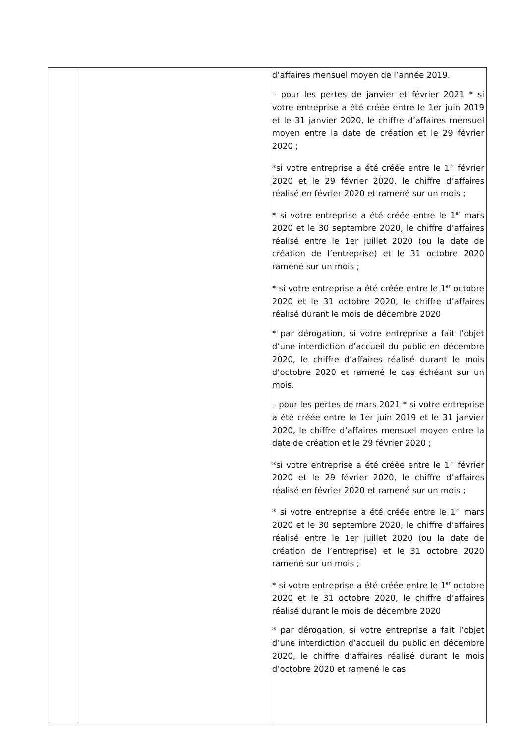| | | d’affaires mensuel moyen de l’année 2019. – pour les pertes de janvier et février 2021 * si votre entreprise a été créée entre le 1er juin 2019 et le 31 janvier 2020, le chiffre d’affaires mensuel moyen entre la date de création et le 29 février 2020 ; *si votre entreprise a été créée entre le 1<sup>er</sup> février 2020 et le 29 février 2020, le chiffre d’affaires réalisé en février 2020 et ramené sur un mois ; * si votre entreprise a été créée entre le 1<sup>er</sup> mars 2020 et le 30 septembre 2020, le chiffre d’affaires réalisé entre le 1er juillet 2020 (ou la date de création de l’entreprise) et le 31 octobre 2020 ramené sur un mois ; * si votre entreprise a été créée entre le 1<sup>er</sup> octobre 2020 et le 31 octobre 2020, le chiffre d’affaires réalisé durant le mois de décembre 2020 * par dérogation, si votre entreprise a fait l’objet d’une interdiction d’accueil du public en décembre 2020, le chiffre d’affaires réalisé durant le mois d’octobre 2020 et ramené le cas échéant sur un mois. – pour les pertes de mars 2021 * si votre entreprise a été créée entre le 1er juin 2019 et le 31 janvier 2020, le chiffre d’affaires mensuel moyen entre la date de création et le 29 février 2020 ; *si votre entreprise a été créée entre le 1<sup>er</sup> février 2020 et le 29 février 2020, le chiffre d’affaires réalisé en février 2020 et ramené sur un mois ; * si votre entreprise a été créée entre le 1<sup>er</sup> mars 2020 et le 30 septembre 2020, le chiffre d’affaires réalisé entre le 1er juillet 2020 (ou la date de création de l’entreprise) et le 31 octobre 2020 ramené sur un mois ; * si votre entreprise a été créée entre le 1<sup>er</sup> octobre 2020 et le 31 octobre 2020, le chiffre d’affaires réalisé durant le mois de décembre 2020 * par dérogation, si votre entreprise a fait l’objet d’une interdiction d’accueil du public en décembre 2020, le chiffre d’affaires réalisé durant le mois d’octobre 2020 et ramené le cas |